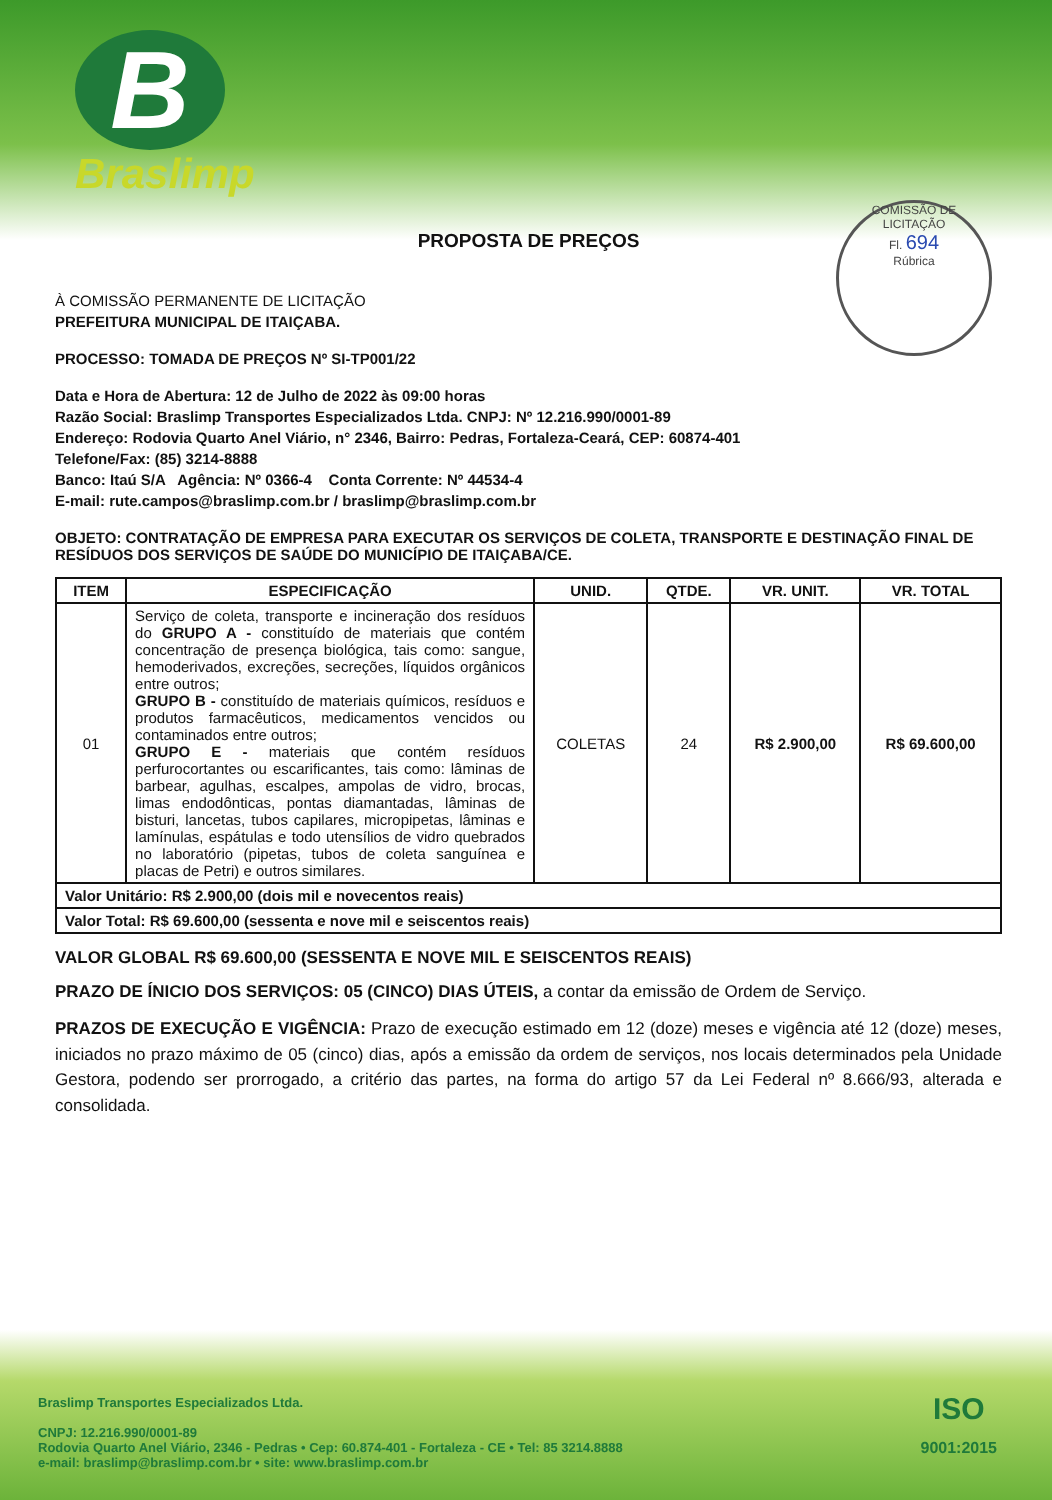B
Braslimp
PROPOSTA DE PREÇOS
COMISSÃO DE LICITAÇÃO
Fl. 694
Rúbrica
À COMISSÃO PERMANENTE DE LICITAÇÃO
PREFEITURA MUNICIPAL DE ITAIÇABA.
PROCESSO: TOMADA DE PREÇOS Nº SI-TP001/22
Data e Hora de Abertura: 12 de Julho de 2022 às 09:00 horas
Razão Social: Braslimp Transportes Especializados Ltda. CNPJ: Nº 12.216.990/0001-89
Endereço: Rodovia Quarto Anel Viário, n° 2346, Bairro: Pedras, Fortaleza-Ceará, CEP: 60874-401
Telefone/Fax: (85) 3214-8888
Banco: Itaú S/A Agência: Nº 0366-4 Conta Corrente: Nº 44534-4
E-mail: rute.campos@braslimp.com.br / braslimp@braslimp.com.br
OBJETO: CONTRATAÇÃO DE EMPRESA PARA EXECUTAR OS SERVIÇOS DE COLETA, TRANSPORTE E DESTINAÇÃO FINAL DE RESÍDUOS DOS SERVIÇOS DE SAÚDE DO MUNICÍPIO DE ITAIÇABA/CE.
| ITEM | ESPECIFICAÇÃO | UNID. | QTDE. | VR. UNIT. | VR. TOTAL |
| --- | --- | --- | --- | --- | --- |
| 01 | Serviço de coleta, transporte e incineração dos resíduos do GRUPO A - constituído de materiais que contém concentração de presença biológica, tais como: sangue, hemoderivados, excreções, secreções, líquidos orgânicos entre outros; GRUPO B - constituído de materiais químicos, resíduos e produtos farmacêuticos, medicamentos vencidos ou contaminados entre outros; GRUPO E - materiais que contém resíduos perfurocortantes ou escarificantes, tais como: lâminas de barbear, agulhas, escalpes, ampolas de vidro, brocas, limas endodônticas, pontas diamantadas, lâminas de bisturi, lancetas, tubos capilares, micropipetas, lâminas e lamínulas, espátulas e todo utensílios de vidro quebrados no laboratório (pipetas, tubos de coleta sanguínea e placas de Petri) e outros similares. | COLETAS | 24 | R$ 2.900,00 | R$ 69.600,00 |
| Valor Unitário: R$ 2.900,00 (dois mil e novecentos reais) | | | | | |
| Valor Total: R$ 69.600,00 (sessenta e nove mil e seiscentos reais) | | | | | |
VALOR GLOBAL R$ 69.600,00 (SESSENTA E NOVE MIL E SEISCENTOS REAIS)
PRAZO DE ÍNICIO DOS SERVIÇOS: 05 (CINCO) DIAS ÚTEIS, a contar da emissão de Ordem de Serviço.
PRAZOS DE EXECUÇÃO E VIGÊNCIA: Prazo de execução estimado em 12 (doze) meses e vigência até 12 (doze) meses, iniciados no prazo máximo de 05 (cinco) dias, após a emissão da ordem de serviços, nos locais determinados pela Unidade Gestora, podendo ser prorrogado, a critério das partes, na forma do artigo 57 da Lei Federal nº 8.666/93, alterada e consolidada.
Braslimp Transportes Especializados Ltda.
CNPJ: 12.216.990/0001-89
Rodovia Quarto Anel Viário, 2346 - Pedras • Cep: 60.874-401 - Fortaleza - CE • Tel: 85 3214.8888
e-mail: braslimp@braslimp.com.br • site: www.braslimp.com.br
ISO
9001:2015